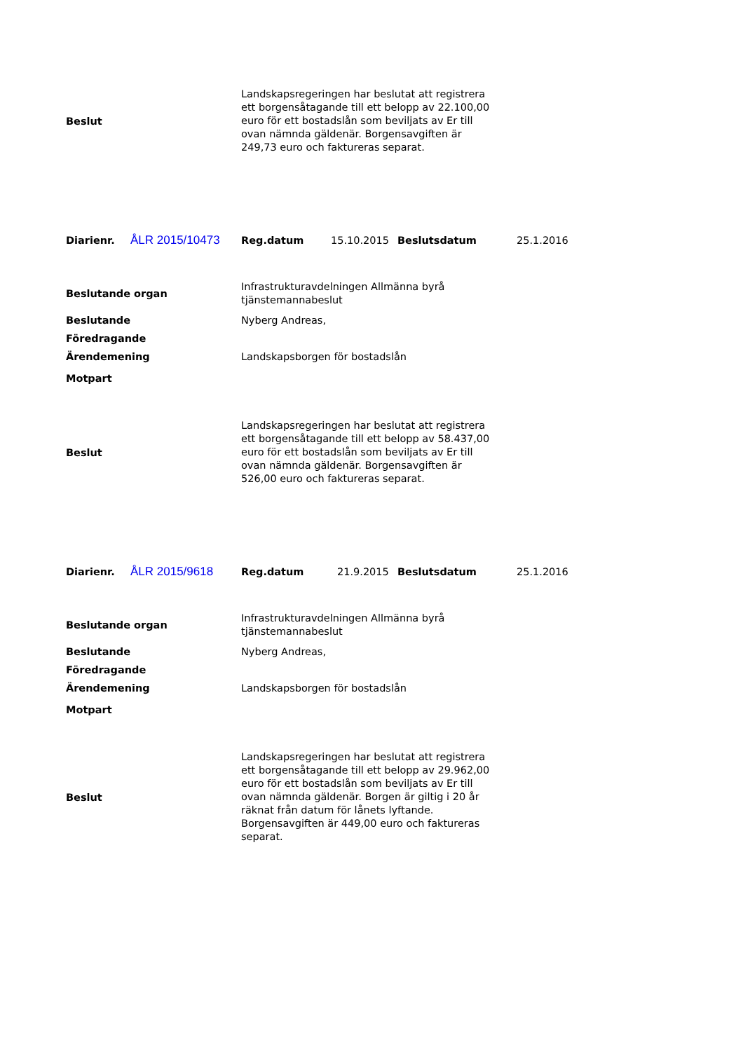| Beslut | Landskapsregeringen har beslutat att registrera ett borgensåtagande till ett belopp av 22.100,00 euro för ett bostadslån som beviljats av Er till ovan nämnda gäldenär. Borgensavgiften är 249,73 euro och faktureras separat. |
| Diarienr. | ÅLR 2015/10473 | Reg.datum | 15.10.2015 | Beslutsdatum | 25.1.2016 |
| Beslutande organ | Infrastrukturavdelningen Allmänna byrå tjänstemannabeslut |
| Beslutande | Nyberg Andreas, |
| Föredragande | |
| Ärendemening | Landskapsborgen för bostadslån |
| Motpart | |
| Beslut | Landskapsregeringen har beslutat att registrera ett borgensåtagande till ett belopp av 58.437,00 euro för ett bostadslån som beviljats av Er till ovan nämnda gäldenär. Borgensavgiften är 526,00 euro och faktureras separat. |
| Diarienr. | ÅLR 2015/9618 | Reg.datum | 21.9.2015 | Beslutsdatum | 25.1.2016 |
| Beslutande organ | Infrastrukturavdelningen Allmänna byrå tjänstemannabeslut |
| Beslutande | Nyberg Andreas, |
| Föredragande | |
| Ärendemening | Landskapsborgen för bostadslån |
| Motpart | |
| Beslut | Landskapsregeringen har beslutat att registrera ett borgensåtagande till ett belopp av 29.962,00 euro för ett bostadslån som beviljats av Er till ovan nämnda gäldenär. Borgen är giltig i 20 år räknat från datum för lånets lyftande. Borgensavgiften är 449,00 euro och faktureras separat. |